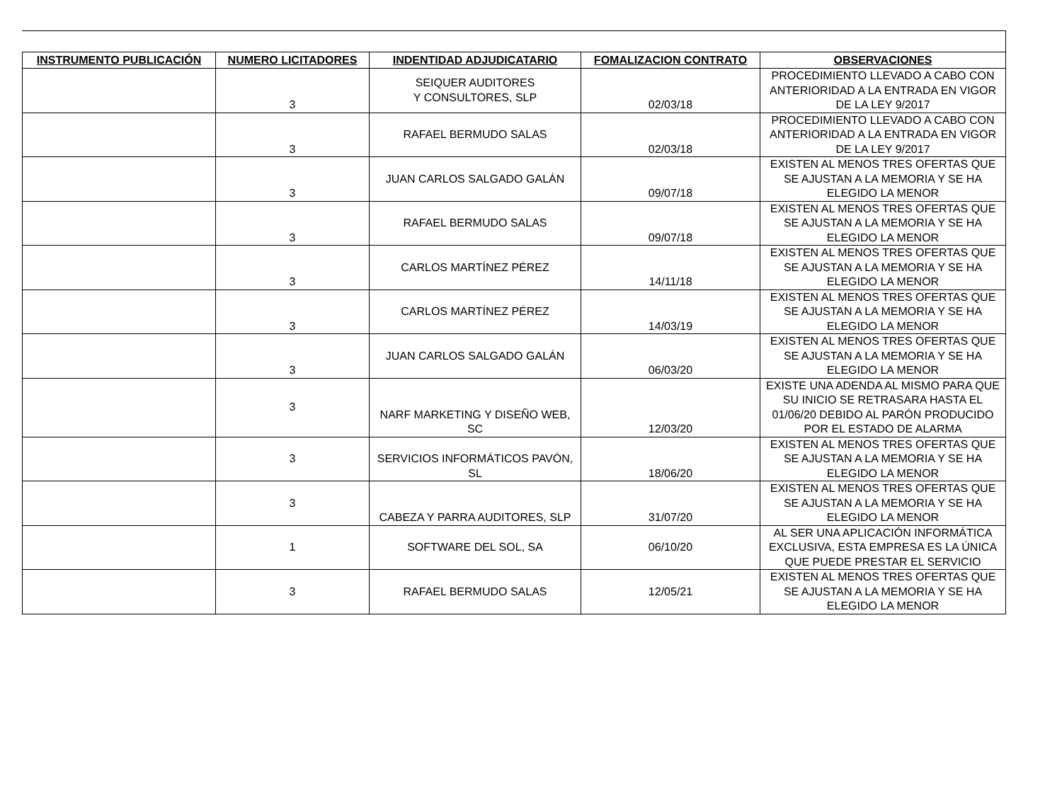| INSTRUMENTO PUBLICACIÓN | NUMERO LICITADORES | INDENTIDAD ADJUDICATARIO | FOMALIZACION CONTRATO | OBSERVACIONES |
| --- | --- | --- | --- | --- |
| | 3 | SEIQUER AUDITORES Y CONSULTORES, SLP | 02/03/18 | PROCEDIMIENTO LLEVADO A CABO CON ANTERIORIDAD A LA ENTRADA EN VIGOR DE LA LEY 9/2017 |
| | 3 | RAFAEL BERMUDO SALAS | 02/03/18 | PROCEDIMIENTO LLEVADO A CABO CON ANTERIORIDAD A LA ENTRADA EN VIGOR DE LA LEY 9/2017 |
| | 3 | JUAN CARLOS SALGADO GALÁN | 09/07/18 | EXISTEN AL MENOS TRES OFERTAS QUE SE AJUSTAN A LA MEMORIA Y SE HA ELEGIDO LA MENOR |
| | 3 | RAFAEL BERMUDO SALAS | 09/07/18 | EXISTEN AL MENOS TRES OFERTAS QUE SE AJUSTAN A LA MEMORIA Y SE HA ELEGIDO LA MENOR |
| | 3 | CARLOS MARTÍNEZ PÉREZ | 14/11/18 | EXISTEN AL MENOS TRES OFERTAS QUE SE AJUSTAN A LA MEMORIA Y SE HA ELEGIDO LA MENOR |
| | 3 | CARLOS MARTÍNEZ PÉREZ | 14/03/19 | EXISTEN AL MENOS TRES OFERTAS QUE SE AJUSTAN A LA MEMORIA Y SE HA ELEGIDO LA MENOR |
| | 3 | JUAN CARLOS SALGADO GALÁN | 06/03/20 | EXISTEN AL MENOS TRES OFERTAS QUE SE AJUSTAN A LA MEMORIA Y SE HA ELEGIDO LA MENOR |
| | 3 | NARF MARKETING Y DISEÑO WEB, SC | 12/03/20 | EXISTE UNA ADENDA AL MISMO PARA QUE SU INICIO SE RETRASARA HASTA EL 01/06/20 DEBIDO AL PARÓN PRODUCIDO POR EL ESTADO DE ALARMA |
| | 3 | SERVICIOS INFORMÁTICOS PAVÓN, SL | 18/06/20 | EXISTEN AL MENOS TRES OFERTAS QUE SE AJUSTAN A LA MEMORIA Y SE HA ELEGIDO LA MENOR |
| | 3 | CABEZA Y PARRA AUDITORES, SLP | 31/07/20 | EXISTEN AL MENOS TRES OFERTAS QUE SE AJUSTAN A LA MEMORIA Y SE HA ELEGIDO LA MENOR |
| | 1 | SOFTWARE DEL SOL, SA | 06/10/20 | AL SER UNA APLICACIÓN INFORMÁTICA EXCLUSIVA, ESTA EMPRESA ES LA ÚNICA QUE PUEDE PRESTAR EL SERVICIO |
| | 3 | RAFAEL BERMUDO SALAS | 12/05/21 | EXISTEN AL MENOS TRES OFERTAS QUE SE AJUSTAN A LA MEMORIA Y SE HA ELEGIDO LA MENOR |